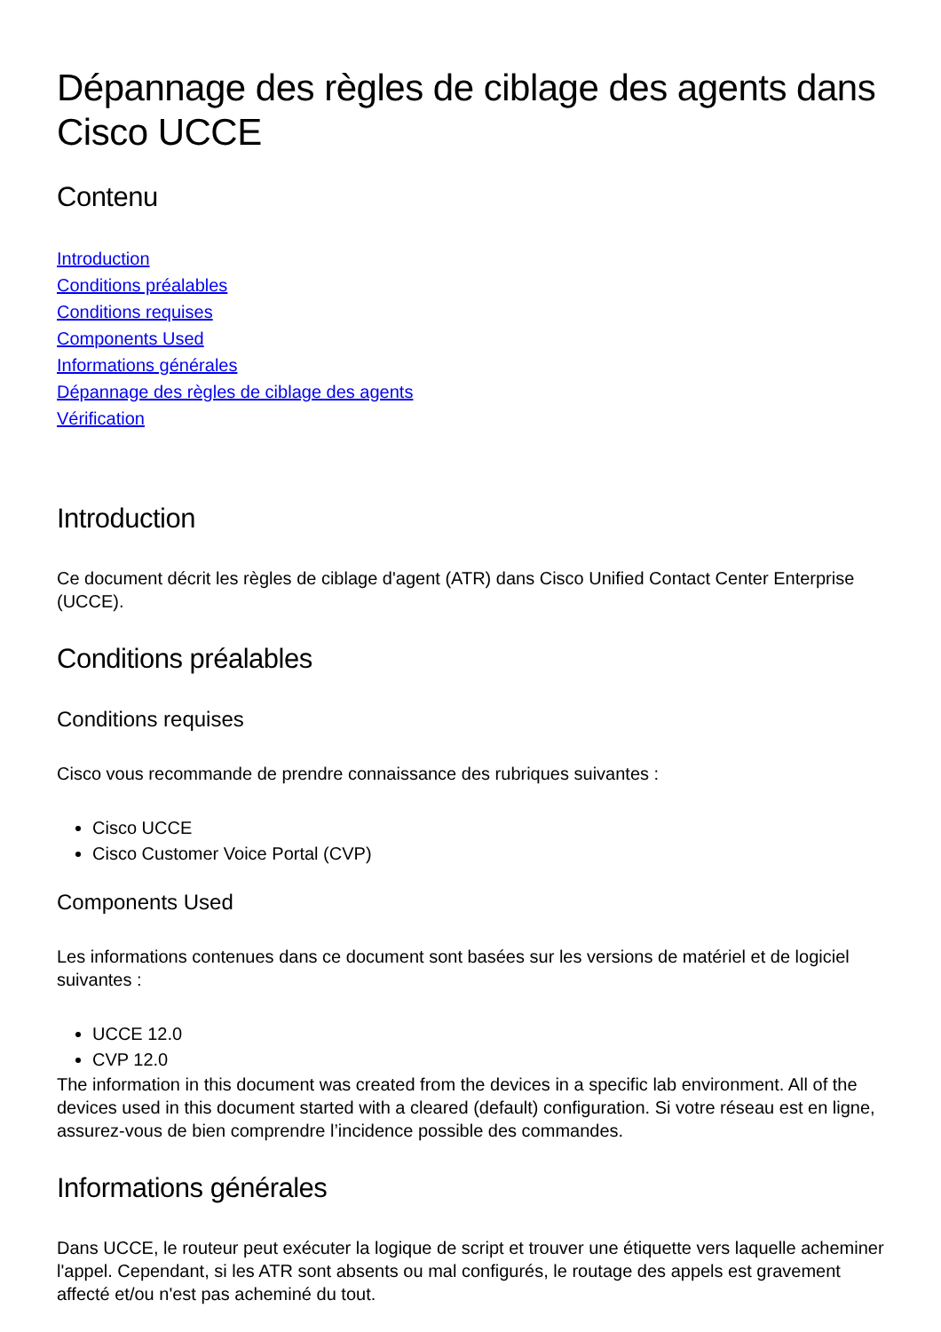Dépannage des règles de ciblage des agents dans Cisco UCCE
Contenu
Introduction
Conditions préalables
Conditions requises
Components Used
Informations générales
Dépannage des règles de ciblage des agents
Vérification
Introduction
Ce document décrit les règles de ciblage d'agent (ATR) dans Cisco Unified Contact Center Enterprise (UCCE).
Conditions préalables
Conditions requises
Cisco vous recommande de prendre connaissance des rubriques suivantes :
Cisco UCCE
Cisco Customer Voice Portal (CVP)
Components Used
Les informations contenues dans ce document sont basées sur les versions de matériel et de logiciel suivantes :
UCCE 12.0
CVP 12.0
The information in this document was created from the devices in a specific lab environment. All of the devices used in this document started with a cleared (default) configuration. Si votre réseau est en ligne, assurez-vous de bien comprendre l’incidence possible des commandes.
Informations générales
Dans UCCE, le routeur peut exécuter la logique de script et trouver une étiquette vers laquelle acheminer l'appel. Cependant, si les ATR sont absents ou mal configurés, le routage des appels est gravement affecté et/ou n'est pas acheminé du tout.